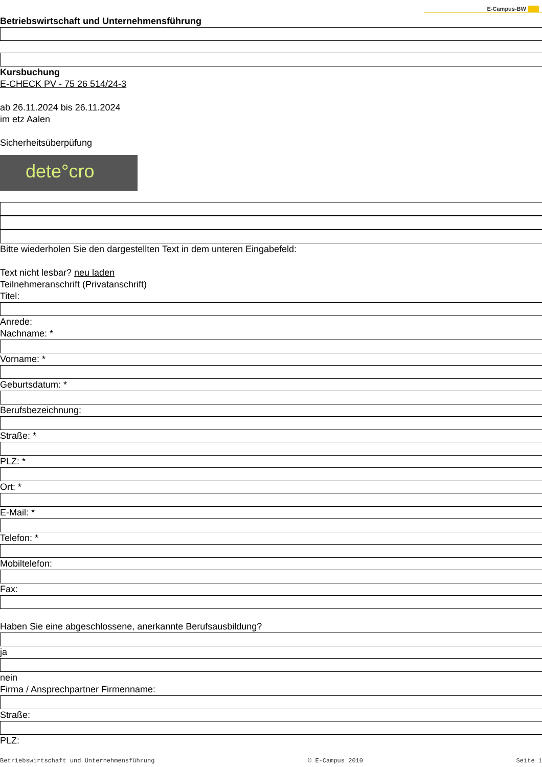E-Campus-BW
Betriebswirtschaft und Unternehmensführung
Kursbuchung
E-CHECK PV - 75 26 514/24-3
ab 26.11.2024 bis 26.11.2024
im etz Aalen
Sicherheitsüberpüfung
dete°cro
Bitte wiederholen Sie den dargestellten Text in dem unteren Eingabefeld:
Text nicht lesbar? neu laden
Teilnehmeranschrift (Privatanschrift)
Titel:
Anrede:
Nachname: *
Vorname: *
Geburtsdatum: *
Berufsbezeichnung:
Straße: *
PLZ: *
Ort: *
E-Mail: *
Telefon: *
Mobiltelefon:
Fax:
Haben Sie eine abgeschlossene, anerkannte Berufsausbildung?
ja
nein
Firma / Ansprechpartner Firmenname:
Straße:
PLZ:
Betriebswirtschaft und Unternehmensführung © E-Campus 2010 Seite 1